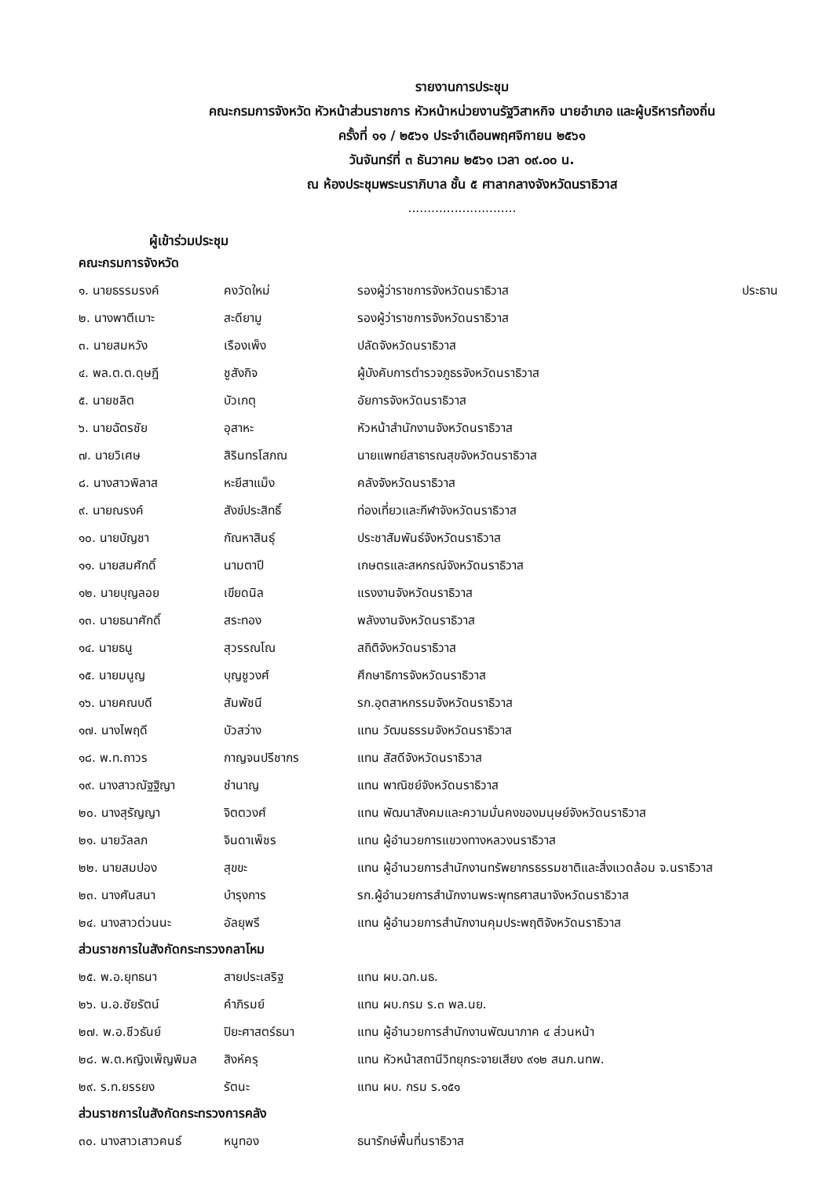รายงานการประชุม
คณะกรมการจังหวัด หัวหน้าส่วนราชการ หัวหน้าหน่วยงานรัฐวิสาหกิจ นายอำเภอ และผู้บริหารท้องถิ่น
ครั้งที่ ๑๑ / ๒๕๖๑ ประจำเดือนพฤศจิกายน ๒๕๖๑
วันจันทร์ที่ ๓ ธันวาคม ๒๕๖๑ เวลา ๐๙.๐๐ น.
ณ ห้องประชุมพระนราภิบาล ชั้น ๕ ศาลากลางจังหวัดนราธิวาส
............................
ผู้เข้าร่วมประชุม
คณะกรมการจังหวัด
| ๑. นายธรรมรงค์ | คงวัดใหม่ | รองผู้ว่าราชการจังหวัดนราธิวาส | ประธาน |
| ๒. นางพาตีเมาะ | สะดียามู | รองผู้ว่าราชการจังหวัดนราธิวาส | |
| ๓. นายสมหวัง | เรืองเพ็ง | ปลัดจังหวัดนราธิวาส | |
| ๔. พล.ต.ต.ดุษฎี | ชูสังกิจ | ผู้บังคับการตำรวจภูธรจังหวัดนราธิวาส | |
| ๕. นายชลิต | บัวเกตุ | อัยการจังหวัดนราธิวาส | |
| ๖. นายฉัตรชัย | อุสาหะ | หัวหน้าสำนักงานจังหวัดนราธิวาส | |
| ๗. นายวิเศษ | สิรินทรโสภณ | นายแพทย์สาธารณสุขจังหวัดนราธิวาส | |
| ๘. นางสาวพิลาส | หะยีสาแม็ง | คลังจังหวัดนราธิวาส | |
| ๙. นายณรงค์ | สังข์ประสิทธิ์ | ท่องเที่ยวและกีฬาจังหวัดนราธิวาส | |
| ๑๐. นายบัญชา | กัณหาสินธุ์ | ประชาสัมพันธ์จังหวัดนราธิวาส | |
| ๑๑. นายสมศักดิ์ | นามตาปี | เกษตรและสหกรณ์จังหวัดนราธิวาส | |
| ๑๒. นายบุญลอย | เขียดนิล | แรงงานจังหวัดนราธิวาส | |
| ๑๓. นายธนาศักดิ์ | สระทอง | พลังงานจังหวัดนราธิวาส | |
| ๑๔. นายธนู | สุวรรณโณ | สถิติจังหวัดนราธิวาส | |
| ๑๕. นายมนูญ | บุญชูวงศ์ | ศึกษาธิการจังหวัดนราธิวาส | |
| ๑๖. นายคณบดี | สัมพัชนี | รก.อุตสาหกรรมจังหวัดนราธิวาส | |
| ๑๗. นางไพฤดี | บัวสว่าง | แทน วัฒนธรรมจังหวัดนราธิวาส | |
| ๑๘. พ.ท.ถาวร | กาญจนปรีชากร | แทน สัสดีจังหวัดนราธิวาส | |
| ๑๙. นางสาวณัฐฐิญา | ชำนาญ | แทน พาณิชย์จังหวัดนราธิวาส | |
| ๒๐. นางสุรัญญา | จิตตวงศ์ | แทน พัฒนาสังคมและความมั่นคงของมนุษย์จังหวัดนราธิวาส | |
| ๒๑. นายวัลลภ | จินดาเพ็ชร | แทน ผู้อำนวยการแขวงทางหลวงนราธิวาส | |
| ๒๒. นายสมปอง | สุขขะ | แทน ผู้อำนวยการสำนักงานทรัพยากรธรรมชาติและสิ่งแวดล้อม จ.นราธิวาส | |
| ๒๓. นางศันสนา | บำรุงการ | รก.ผู้อำนวยการสำนักงานพระพุทธศาสนาจังหวัดนราธิวาส | |
| ๒๔. นางสาวต่วนนะ | อัลยุพรี | แทน ผู้อำนวยการสำนักงานคุมประพฤติจังหวัดนราธิวาส | |
ส่วนราชการในสังกัดกระทรวงกลาโหม
| ๒๕. พ.อ.ยุทธนา | สายประเสริฐ | แทน ผบ.ฉก.นธ. |
| ๒๖. น.อ.ชัยรัตน์ | คำภิรมย์ | แทน ผบ.กรม ร.๓ พล.นย. |
| ๒๗. พ.อ.ชีวธันย์ | ปิยะศาสตร์ธนา | แทน ผู้อำนวยการสำนักงานพัฒนาภาค ๔ ส่วนหน้า |
| ๒๘. พ.ต.หญิงเพ็ญพิมล | สิงห์ครุ | แทน หัวหน้าสถานีวิทยุกระจายเสียง ๙๑๒ สนภ.นทพ. |
| ๒๙. ร.ท.ยรรยง | รัตนะ | แทน ผบ. กรม ร.๑๕๑ |
ส่วนราชการในสังกัดกระทรวงการคลัง
| ๓๐. นางสาวเสาวคนธ์ | หนูทอง | ธนารักษ์พื้นที่นราธิวาส |